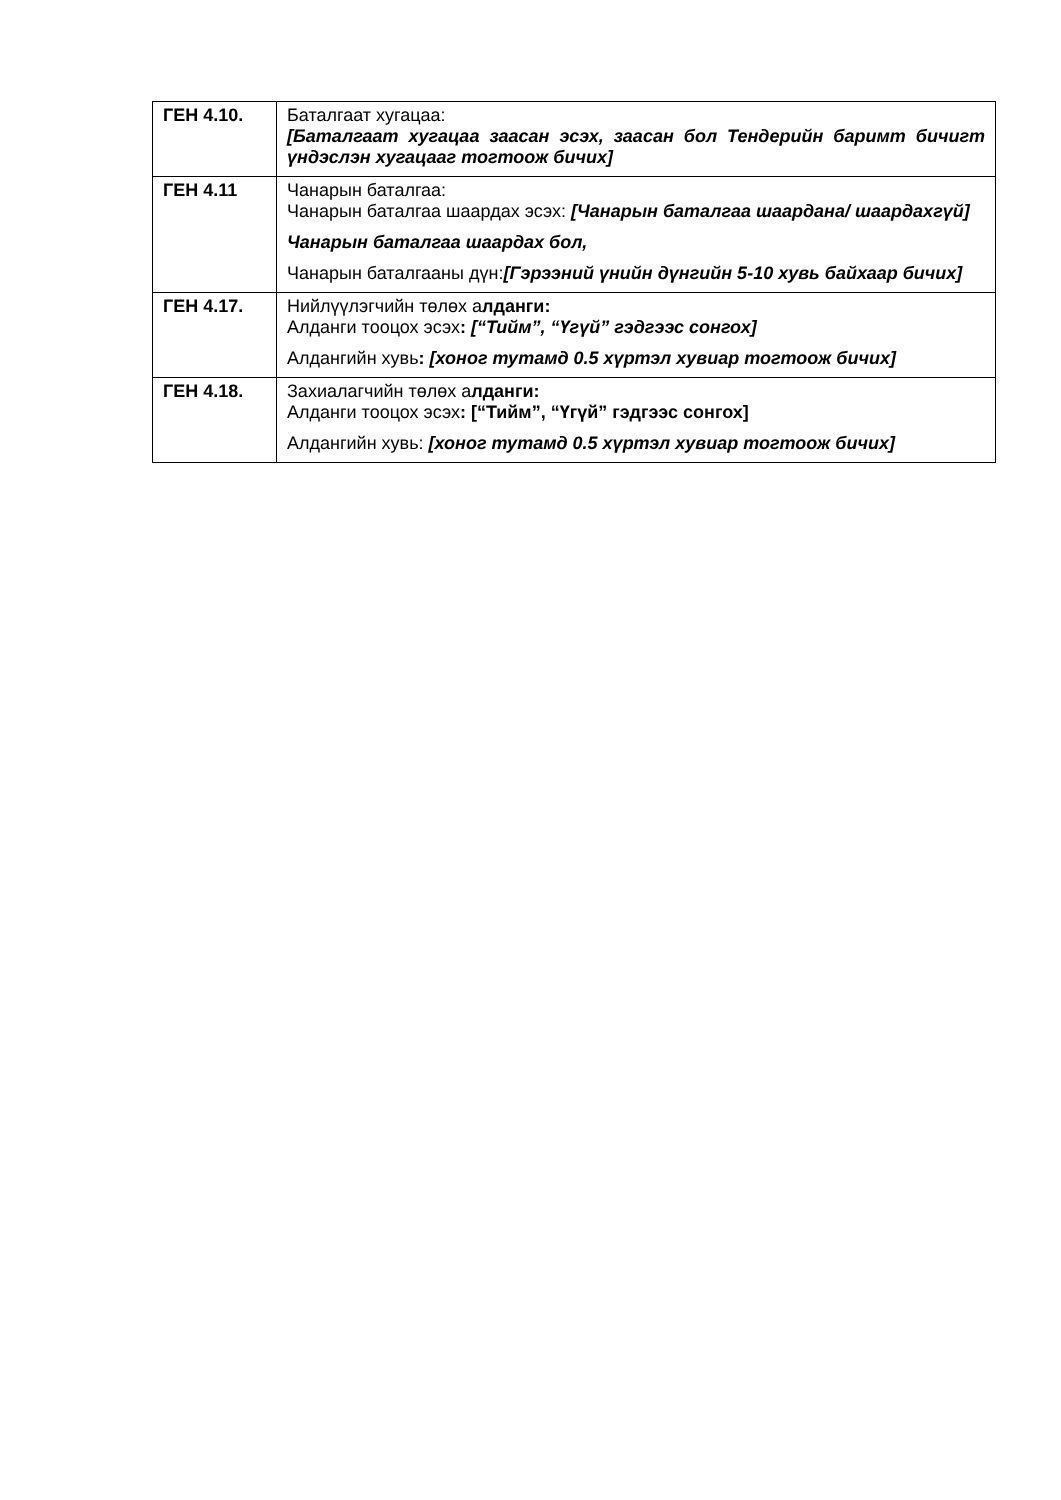| ГЕН 4.10. | Баталгаат хугацаа: [Баталгаат хугацаа заасан эсэх, заасан бол Тендерийн баримт бичигт үндэслэн хугацааг тогтоож бичих] |
| ГЕН 4.11 | Чанарын баталгаа: Чанарын баталгаа шаардах эсэх: [Чанарын баталгаа шаардана/ шаардахгүй] Чанарын баталгаа шаардах бол, Чанарын баталгааны дүн: [Гэрээний үнийн дүнгийн 5-10 хувь байхаар бичих] |
| ГЕН 4.17. | Нийлүүлэгчийн төлөх а лданги: Алданги тооцох эсэх : [“Тийм”, “Үгүй” гэдгээс сонгох] Алдангийн хувь : [хоног тутамд 0.5 хүртэл хувиар тогтоож бичих] |
| ГЕН 4.18. | Захиалагчийн төлөх а лданги: Алданги тооцох эсэх : [“Тийм”, “Үгүй” гэдгээс сонгох] Алдангийн хувь: [хоног тутамд 0.5 хүртэл хувиар тогтоож бичих] |